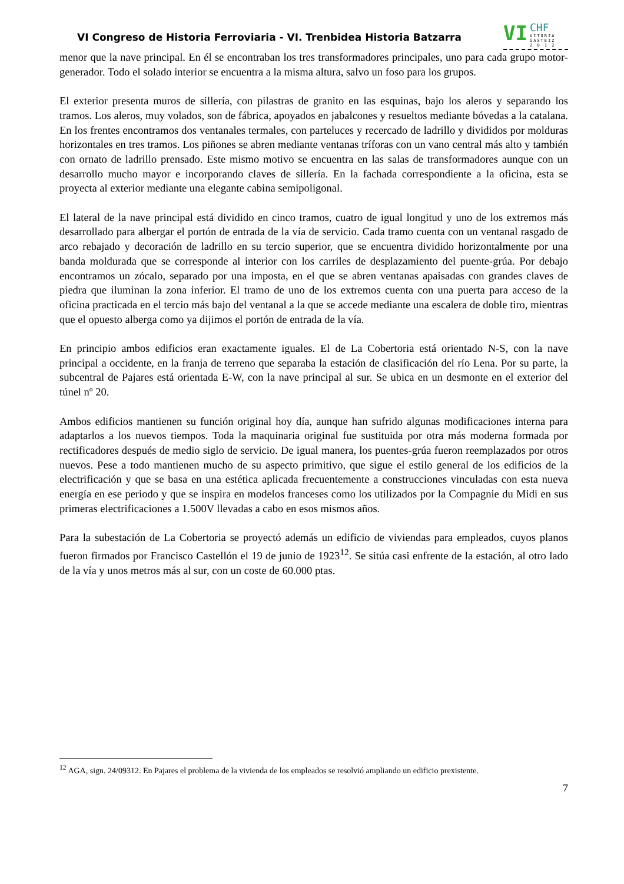VI Congreso de Historia Ferroviaria - VI. Trenbidea Historia Batzarra
VI
CHF
VITORIA
GASTEIZ
2 0 1 2
menor que la nave principal. En él se encontraban los tres transformadores principales, uno para cada grupo motor-generador. Todo el solado interior se encuentra a la misma altura, salvo un foso para los grupos.
El exterior presenta muros de sillería, con pilastras de granito en las esquinas, bajo los aleros y separando los tramos. Los aleros, muy volados, son de fábrica, apoyados en jabalcones y resueltos mediante bóvedas a la catalana. En los frentes encontramos dos ventanales termales, con parteluces y recercado de ladrillo y divididos por molduras horizontales en tres tramos. Los piñones se abren mediante ventanas tríforas con un vano central más alto y también con ornato de ladrillo prensado. Este mismo motivo se encuentra en las salas de transformadores aunque con un desarrollo mucho mayor e incorporando claves de sillería. En la fachada correspondiente a la oficina, esta se proyecta al exterior mediante una elegante cabina semipoligonal.
El lateral de la nave principal está dividido en cinco tramos, cuatro de igual longitud y uno de los extremos más desarrollado para albergar el portón de entrada de la vía de servicio. Cada tramo cuenta con un ventanal rasgado de arco rebajado y decoración de ladrillo en su tercio superior, que se encuentra dividido horizontalmente por una banda moldurada que se corresponde al interior con los carriles de desplazamiento del puente-grúa. Por debajo encontramos un zócalo, separado por una imposta, en el que se abren ventanas apaisadas con grandes claves de piedra que iluminan la zona inferior. El tramo de uno de los extremos cuenta con una puerta para acceso de la oficina practicada en el tercio más bajo del ventanal a la que se accede mediante una escalera de doble tiro, mientras que el opuesto alberga como ya dijimos el portón de entrada de la vía.
En principio ambos edificios eran exactamente iguales. El de La Cobertoria está orientado N-S, con la nave principal a occidente, en la franja de terreno que separaba la estación de clasificación del río Lena. Por su parte, la subcentral de Pajares está orientada E-W, con la nave principal al sur. Se ubica en un desmonte en el exterior del túnel nº 20.
Ambos edificios mantienen su función original hoy día, aunque han sufrido algunas modificaciones interna para adaptarlos a los nuevos tiempos. Toda la maquinaria original fue sustituida por otra más moderna formada por rectificadores después de medio siglo de servicio. De igual manera, los puentes-grúa fueron reemplazados por otros nuevos. Pese a todo mantienen mucho de su aspecto primitivo, que sigue el estilo general de los edificios de la electrificación y que se basa en una estética aplicada frecuentemente a construcciones vinculadas con esta nueva energía en ese periodo y que se inspira en modelos franceses como los utilizados por la Compagnie du Midi en sus primeras electrificaciones a 1.500V llevadas a cabo en esos mismos años.
Para la subestación de La Cobertoria se proyectó además un edificio de viviendas para empleados, cuyos planos fueron firmados por Francisco Castellón el 19 de junio de 1923<sup>12</sup>. Se sitúa casi enfrente de la estación, al otro lado de la vía y unos metros más al sur, con un coste de 60.000 ptas.
<sup>12</sup> AGA, sign. 24/09312. En Pajares el problema de la vivienda de los empleados se resolvió ampliando un edificio prexistente.
7